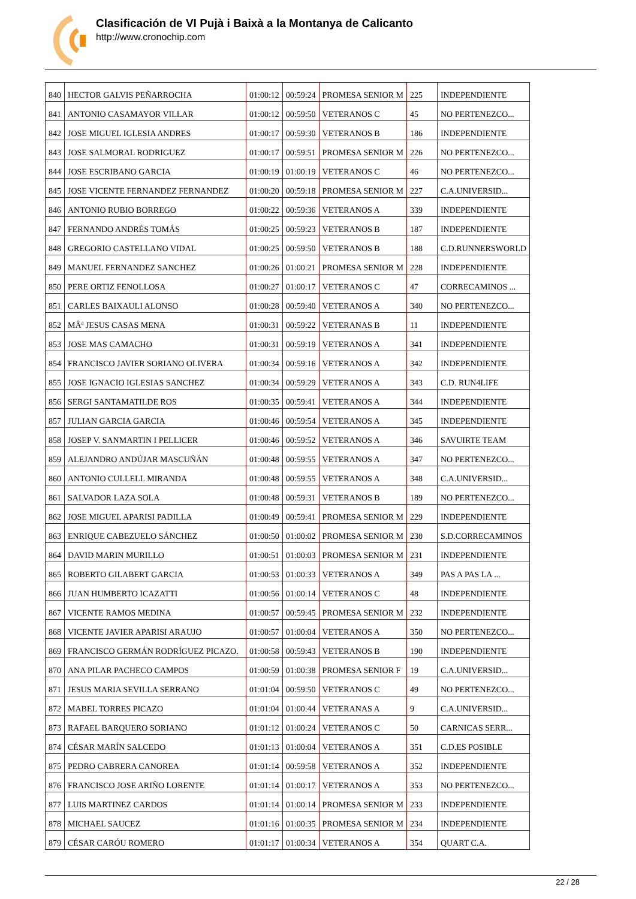Clasificación de VI Pujà i Baixà a la Montanya de Calicanto
http://www.cronochip.com
| 840 | HECTOR GALVIS PEÑARROCHA | 01:00:12 | 00:59:24 | PROMESA SENIOR M | 225 | INDEPENDIENTE |
| 841 | ANTONIO CASAMAYOR VILLAR | 01:00:12 | 00:59:50 | VETERANOS C | 45 | NO PERTENEZCO... |
| 842 | JOSE MIGUEL IGLESIA ANDRES | 01:00:17 | 00:59:30 | VETERANOS B | 186 | INDEPENDIENTE |
| 843 | JOSE SALMORAL RODRIGUEZ | 01:00:17 | 00:59:51 | PROMESA SENIOR M | 226 | NO PERTENEZCO... |
| 844 | JOSE ESCRIBANO GARCIA | 01:00:19 | 01:00:19 | VETERANOS C | 46 | NO PERTENEZCO... |
| 845 | JOSE VICENTE FERNANDEZ FERNANDEZ | 01:00:20 | 00:59:18 | PROMESA SENIOR M | 227 | C.A.UNIVERSID... |
| 846 | ANTONIO RUBIO BORREGO | 01:00:22 | 00:59:36 | VETERANOS A | 339 | INDEPENDIENTE |
| 847 | FERNANDO ANDRÉS TOMÁS | 01:00:25 | 00:59:23 | VETERANOS B | 187 | INDEPENDIENTE |
| 848 | GREGORIO CASTELLANO VIDAL | 01:00:25 | 00:59:50 | VETERANOS B | 188 | C.D.RUNNERSWORLD |
| 849 | MANUEL FERNANDEZ SANCHEZ | 01:00:26 | 01:00:21 | PROMESA SENIOR M | 228 | INDEPENDIENTE |
| 850 | PERE ORTIZ FENOLLOSA | 01:00:27 | 01:00:17 | VETERANOS C | 47 | CORRECAMINOS ... |
| 851 | CARLES BAIXAULI ALONSO | 01:00:28 | 00:59:40 | VETERANOS A | 340 | NO PERTENEZCO... |
| 852 | MÂª JESUS CASAS MENA | 01:00:31 | 00:59:22 | VETERANAS B | 11 | INDEPENDIENTE |
| 853 | JOSE MAS CAMACHO | 01:00:31 | 00:59:19 | VETERANOS A | 341 | INDEPENDIENTE |
| 854 | FRANCISCO JAVIER SORIANO OLIVERA | 01:00:34 | 00:59:16 | VETERANOS A | 342 | INDEPENDIENTE |
| 855 | JOSE IGNACIO IGLESIAS SANCHEZ | 01:00:34 | 00:59:29 | VETERANOS A | 343 | C.D. RUN4LIFE |
| 856 | SERGI SANTAMATILDE ROS | 01:00:35 | 00:59:41 | VETERANOS A | 344 | INDEPENDIENTE |
| 857 | JULIAN GARCIA GARCIA | 01:00:46 | 00:59:54 | VETERANOS A | 345 | INDEPENDIENTE |
| 858 | JOSEP V. SANMARTIN I PELLICER | 01:00:46 | 00:59:52 | VETERANOS A | 346 | SAVUIRTE TEAM |
| 859 | ALEJANDRO ANDÚJAR MASCUÑÁN | 01:00:48 | 00:59:55 | VETERANOS A | 347 | NO PERTENEZCO... |
| 860 | ANTONIO CULLELL MIRANDA | 01:00:48 | 00:59:55 | VETERANOS A | 348 | C.A.UNIVERSID... |
| 861 | SALVADOR LAZA SOLA | 01:00:48 | 00:59:31 | VETERANOS B | 189 | NO PERTENEZCO... |
| 862 | JOSE MIGUEL APARISI PADILLA | 01:00:49 | 00:59:41 | PROMESA SENIOR M | 229 | INDEPENDIENTE |
| 863 | ENRIQUE CABEZUELO SÁNCHEZ | 01:00:50 | 01:00:02 | PROMESA SENIOR M | 230 | S.D.CORRECAMINOS |
| 864 | DAVID MARIN MURILLO | 01:00:51 | 01:00:03 | PROMESA SENIOR M | 231 | INDEPENDIENTE |
| 865 | ROBERTO GILABERT GARCIA | 01:00:53 | 01:00:33 | VETERANOS A | 349 | PAS A PAS LA ... |
| 866 | JUAN HUMBERTO ICAZATTI | 01:00:56 | 01:00:14 | VETERANOS C | 48 | INDEPENDIENTE |
| 867 | VICENTE RAMOS MEDINA | 01:00:57 | 00:59:45 | PROMESA SENIOR M | 232 | INDEPENDIENTE |
| 868 | VICENTE JAVIER APARISI ARAUJO | 01:00:57 | 01:00:04 | VETERANOS A | 350 | NO PERTENEZCO... |
| 869 | FRANCISCO GERMÁN RODRÍGUEZ PICAZO. | 01:00:58 | 00:59:43 | VETERANOS B | 190 | INDEPENDIENTE |
| 870 | ANA PILAR PACHECO CAMPOS | 01:00:59 | 01:00:38 | PROMESA SENIOR F | 19 | C.A.UNIVERSID... |
| 871 | JESUS MARIA SEVILLA SERRANO | 01:01:04 | 00:59:50 | VETERANOS C | 49 | NO PERTENEZCO... |
| 872 | MABEL TORRES PICAZO | 01:01:04 | 01:00:44 | VETERANAS A | 9 | C.A.UNIVERSID... |
| 873 | RAFAEL BARQUERO SORIANO | 01:01:12 | 01:00:24 | VETERANOS C | 50 | CARNICAS SERR... |
| 874 | CÉSAR MARÍN SALCEDO | 01:01:13 | 01:00:04 | VETERANOS A | 351 | C.D.ES POSIBLE |
| 875 | PEDRO CABRERA CANOREA | 01:01:14 | 00:59:58 | VETERANOS A | 352 | INDEPENDIENTE |
| 876 | FRANCISCO JOSE ARIÑO LORENTE | 01:01:14 | 01:00:17 | VETERANOS A | 353 | NO PERTENEZCO... |
| 877 | LUIS MARTINEZ CARDOS | 01:01:14 | 01:00:14 | PROMESA SENIOR M | 233 | INDEPENDIENTE |
| 878 | MICHAEL SAUCEZ | 01:01:16 | 01:00:35 | PROMESA SENIOR M | 234 | INDEPENDIENTE |
| 879 | CÉSAR CARÓU ROMERO | 01:01:17 | 01:00:34 | VETERANOS A | 354 | QUART C.A. |
22 / 28